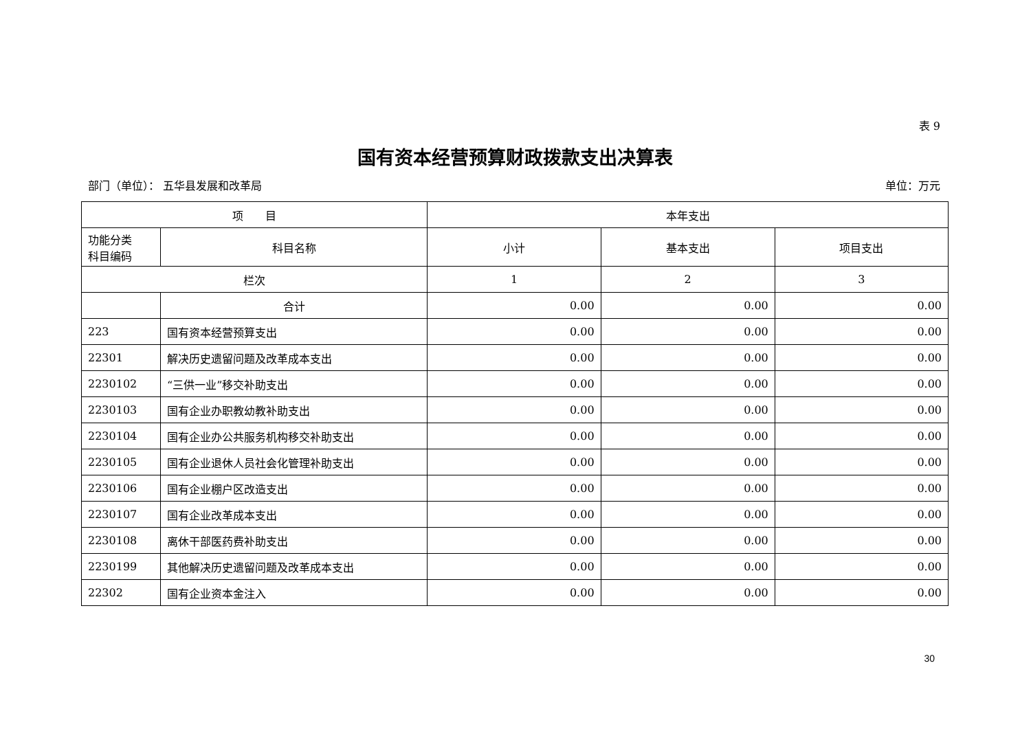表 9
国有资本经营预算财政拨款支出决算表
部门（单位）： 五华县发展和改革局 单位：万元
| 项 目 | | 本年支出 | | |
| --- | --- | --- | --- | --- |
| 功能分类 科目编码 | 科目名称 | 小计 | 基本支出 | 项目支出 |
| 栏次 | | 1 | 2 | 3 |
| | 合计 | 0.00 | 0.00 | 0.00 |
| 223 | 国有资本经营预算支出 | 0.00 | 0.00 | 0.00 |
| 22301 | 解决历史遗留问题及改革成本支出 | 0.00 | 0.00 | 0.00 |
| 2230102 | “三供一业”移交补助支出 | 0.00 | 0.00 | 0.00 |
| 2230103 | 国有企业办职教幼教补助支出 | 0.00 | 0.00 | 0.00 |
| 2230104 | 国有企业办公共服务机构移交补助支出 | 0.00 | 0.00 | 0.00 |
| 2230105 | 国有企业退休人员社会化管理补助支出 | 0.00 | 0.00 | 0.00 |
| 2230106 | 国有企业棚户区改造支出 | 0.00 | 0.00 | 0.00 |
| 2230107 | 国有企业改革成本支出 | 0.00 | 0.00 | 0.00 |
| 2230108 | 离休干部医药费补助支出 | 0.00 | 0.00 | 0.00 |
| 2230199 | 其他解决历史遗留问题及改革成本支出 | 0.00 | 0.00 | 0.00 |
| 22302 | 国有企业资本金注入 | 0.00 | 0.00 | 0.00 |
30